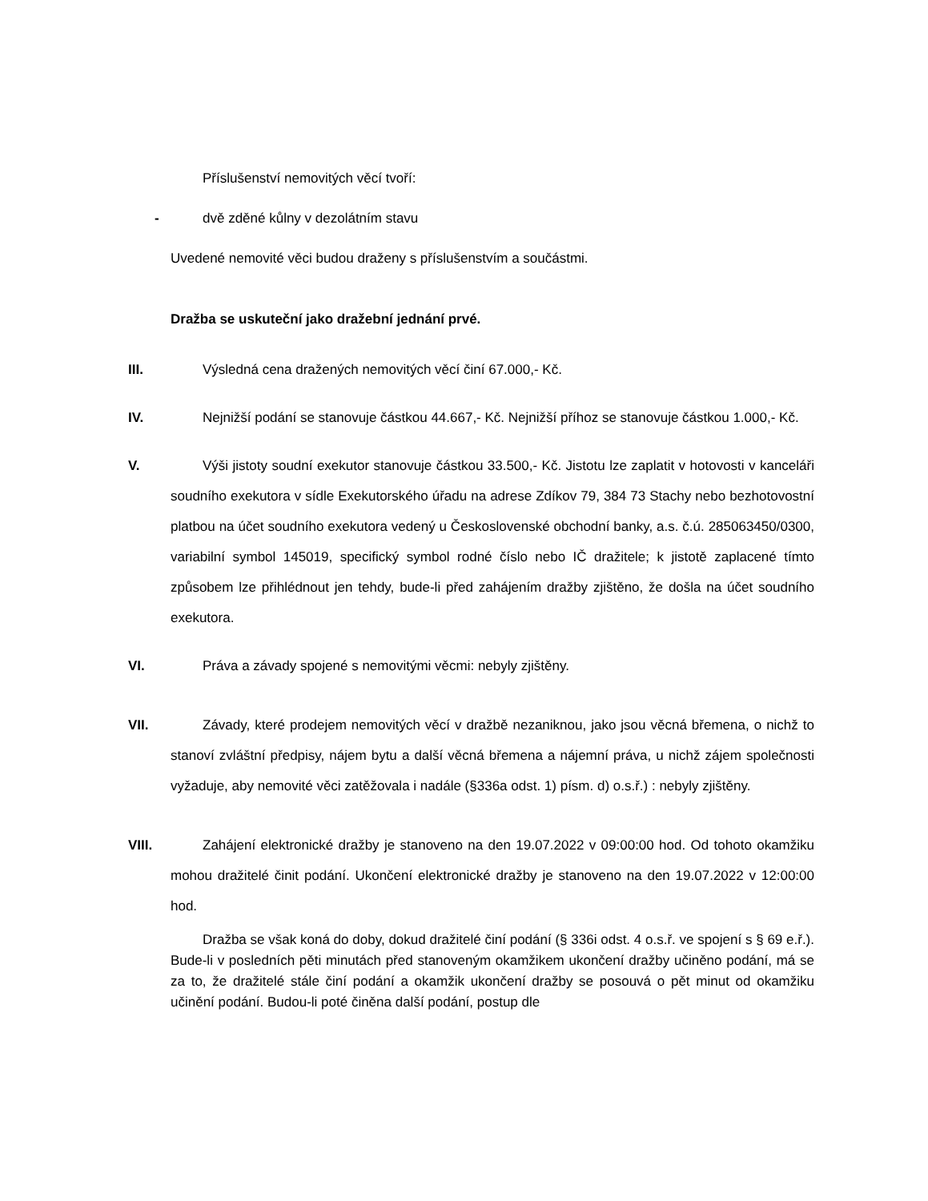Příslušenství nemovitých věcí tvoří:
- dvě zděné kůlny v dezolátním stavu
Uvedené nemovité věci budou draženy s příslušenstvím a součástmi.
Dražba se uskuteční jako dražební jednání prvé.
III. Výsledná cena dražených nemovitých věcí činí 67.000,- Kč.
IV. Nejnižší podání se stanovuje částkou 44.667,- Kč. Nejnižší příhoz se stanovuje částkou 1.000,- Kč.
V. Výši jistoty soudní exekutor stanovuje částkou 33.500,- Kč. Jistotu lze zaplatit v hotovosti v kanceláři soudního exekutora v sídle Exekutorského úřadu na adrese Zdíkov 79, 384 73 Stachy nebo bezhotovostní platbou na účet soudního exekutora vedený u Československé obchodní banky, a.s. č.ú. 285063450/0300, variabilní symbol 145019, specifický symbol rodné číslo nebo IČ dražitele; k jistotě zaplacené tímto způsobem lze přihlédnout jen tehdy, bude-li před zahájením dražby zjištěno, že došla na účet soudního exekutora.
VI. Práva a závady spojené s nemovitými věcmi: nebyly zjištěny.
VII. Závady, které prodejem nemovitých věcí v dražbě nezaniknou, jako jsou věcná břemena, o nichž to stanoví zvláštní předpisy, nájem bytu a další věcná břemena a nájemní práva, u nichž zájem společnosti vyžaduje, aby nemovité věci zatěžovala i nadále (§336a odst. 1) písm. d) o.s.ř.) : nebyly zjištěny.
VIII. Zahájení elektronické dražby je stanoveno na den 19.07.2022 v 09:00:00 hod. Od tohoto okamžiku mohou dražitelé činit podání. Ukončení elektronické dražby je stanoveno na den 19.07.2022 v 12:00:00 hod.
Dražba se však koná do doby, dokud dražitelé činí podání (§ 336i odst. 4 o.s.ř. ve spojení s § 69 e.ř.). Bude-li v posledních pěti minutách před stanoveným okamžikem ukončení dražby učiněno podání, má se za to, že dražitelé stále činí podání a okamžik ukončení dražby se posouvá o pět minut od okamžiku učinění podání. Budou-li poté činěna další podání, postup dle